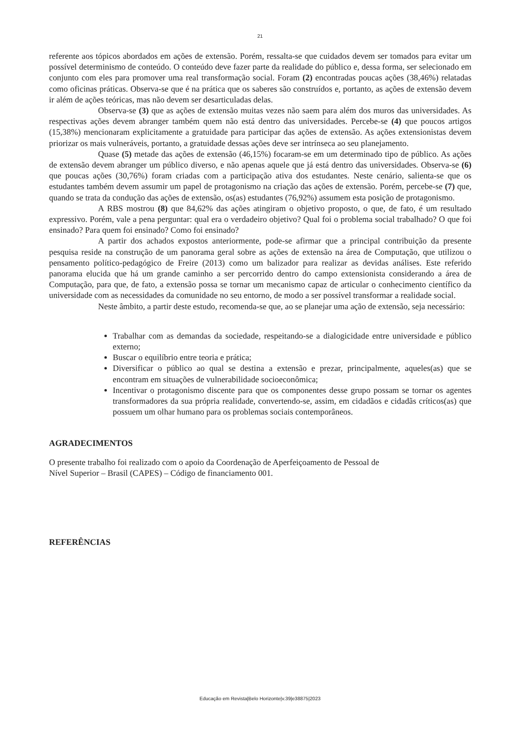21
referente aos tópicos abordados em ações de extensão. Porém, ressalta-se que cuidados devem ser tomados para evitar um possível determinismo de conteúdo. O conteúdo deve fazer parte da realidade do público e, dessa forma, ser selecionado em conjunto com eles para promover uma real transformação social. Foram (2) encontradas poucas ações (38,46%) relatadas como oficinas práticas. Observa-se que é na prática que os saberes são construídos e, portanto, as ações de extensão devem ir além de ações teóricas, mas não devem ser desarticuladas delas.
Observa-se (3) que as ações de extensão muitas vezes não saem para além dos muros das universidades. As respectivas ações devem abranger também quem não está dentro das universidades. Percebe-se (4) que poucos artigos (15,38%) mencionaram explicitamente a gratuidade para participar das ações de extensão. As ações extensionistas devem priorizar os mais vulneráveis, portanto, a gratuidade dessas ações deve ser intrínseca ao seu planejamento.
Quase (5) metade das ações de extensão (46,15%) focaram-se em um determinado tipo de público. As ações de extensão devem abranger um público diverso, e não apenas aquele que já está dentro das universidades. Observa-se (6) que poucas ações (30,76%) foram criadas com a participação ativa dos estudantes. Neste cenário, salienta-se que os estudantes também devem assumir um papel de protagonismo na criação das ações de extensão. Porém, percebe-se (7) que, quando se trata da condução das ações de extensão, os(as) estudantes (76,92%) assumem esta posição de protagonismo.
A RBS mostrou (8) que 84,62% das ações atingiram o objetivo proposto, o que, de fato, é um resultado expressivo. Porém, vale a pena perguntar: qual era o verdadeiro objetivo? Qual foi o problema social trabalhado? O que foi ensinado? Para quem foi ensinado? Como foi ensinado?
A partir dos achados expostos anteriormente, pode-se afirmar que a principal contribuição da presente pesquisa reside na construção de um panorama geral sobre as ações de extensão na área de Computação, que utilizou o pensamento político-pedagógico de Freire (2013) como um balizador para realizar as devidas análises. Este referido panorama elucida que há um grande caminho a ser percorrido dentro do campo extensionista considerando a área de Computação, para que, de fato, a extensão possa se tornar um mecanismo capaz de articular o conhecimento científico da universidade com as necessidades da comunidade no seu entorno, de modo a ser possível transformar a realidade social.
Neste âmbito, a partir deste estudo, recomenda-se que, ao se planejar uma ação de extensão, seja necessário:
Trabalhar com as demandas da sociedade, respeitando-se a dialogicidade entre universidade e público externo;
Buscar o equilíbrio entre teoria e prática;
Diversificar o público ao qual se destina a extensão e prezar, principalmente, aqueles(as) que se encontram em situações de vulnerabilidade socioeconômica;
Incentivar o protagonismo discente para que os componentes desse grupo possam se tornar os agentes transformadores da sua própria realidade, convertendo-se, assim, em cidadãos e cidadãs críticos(as) que possuem um olhar humano para os problemas sociais contemporâneos.
AGRADECIMENTOS
O presente trabalho foi realizado com o apoio da Coordenação de Aperfeiçoamento de Pessoal de
Nível Superior – Brasil (CAPES) – Código de financiamento 001.
REFERÊNCIAS
Educação em Revista|Belo Horizonte|v.39|e38875|2023